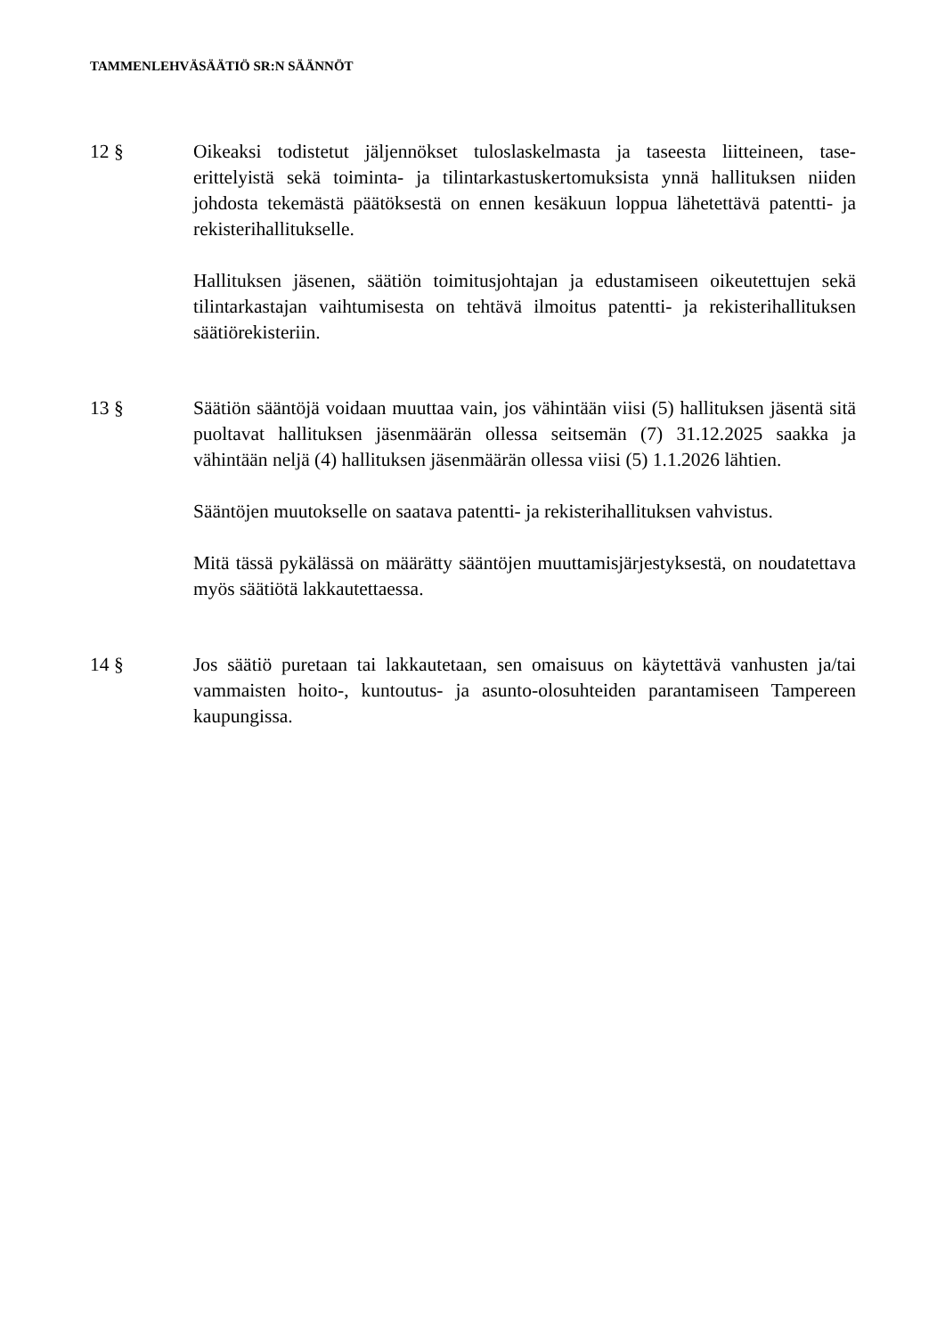TAMMENLEHVÄSÄÄTIÖ SR:N SÄÄNNÖT
12 § Oikeaksi todistetut jäljennökset tuloslaskelmasta ja taseesta liitteineen, tase-erittelyistä sekä toiminta- ja tilintarkastuskertomuksista ynnä hallituksen niiden johdosta tekemästä päätöksestä on ennen kesäkuun loppua lähetettävä patentti- ja rekisterihallitukselle.
Hallituksen jäsenen, säätiön toimitusjohtajan ja edustamiseen oikeutettujen sekä tilintarkastajan vaihtumisesta on tehtävä ilmoitus patentti- ja rekisterihallituksen säätiörekisteriin.
13 § Säätiön sääntöjä voidaan muuttaa vain, jos vähintään viisi (5) hallituksen jäsentä sitä puoltavat hallituksen jäsenmäärän ollessa seitsemän (7) 31.12.2025 saakka ja vähintään neljä (4) hallituksen jäsenmäärän ollessa viisi (5) 1.1.2026 lähtien.
Sääntöjen muutokselle on saatava patentti- ja rekisterihallituksen vahvistus.
Mitä tässä pykälässä on määrätty sääntöjen muuttamisjärjestyksestä, on noudatettava myös säätiötä lakkautettaessa.
14 § Jos säätiö puretaan tai lakkautetaan, sen omaisuus on käytettävä vanhusten ja/tai vammaisten hoito-, kuntoutus- ja asunto-olosuhteiden parantamiseen Tampereen kaupungissa.